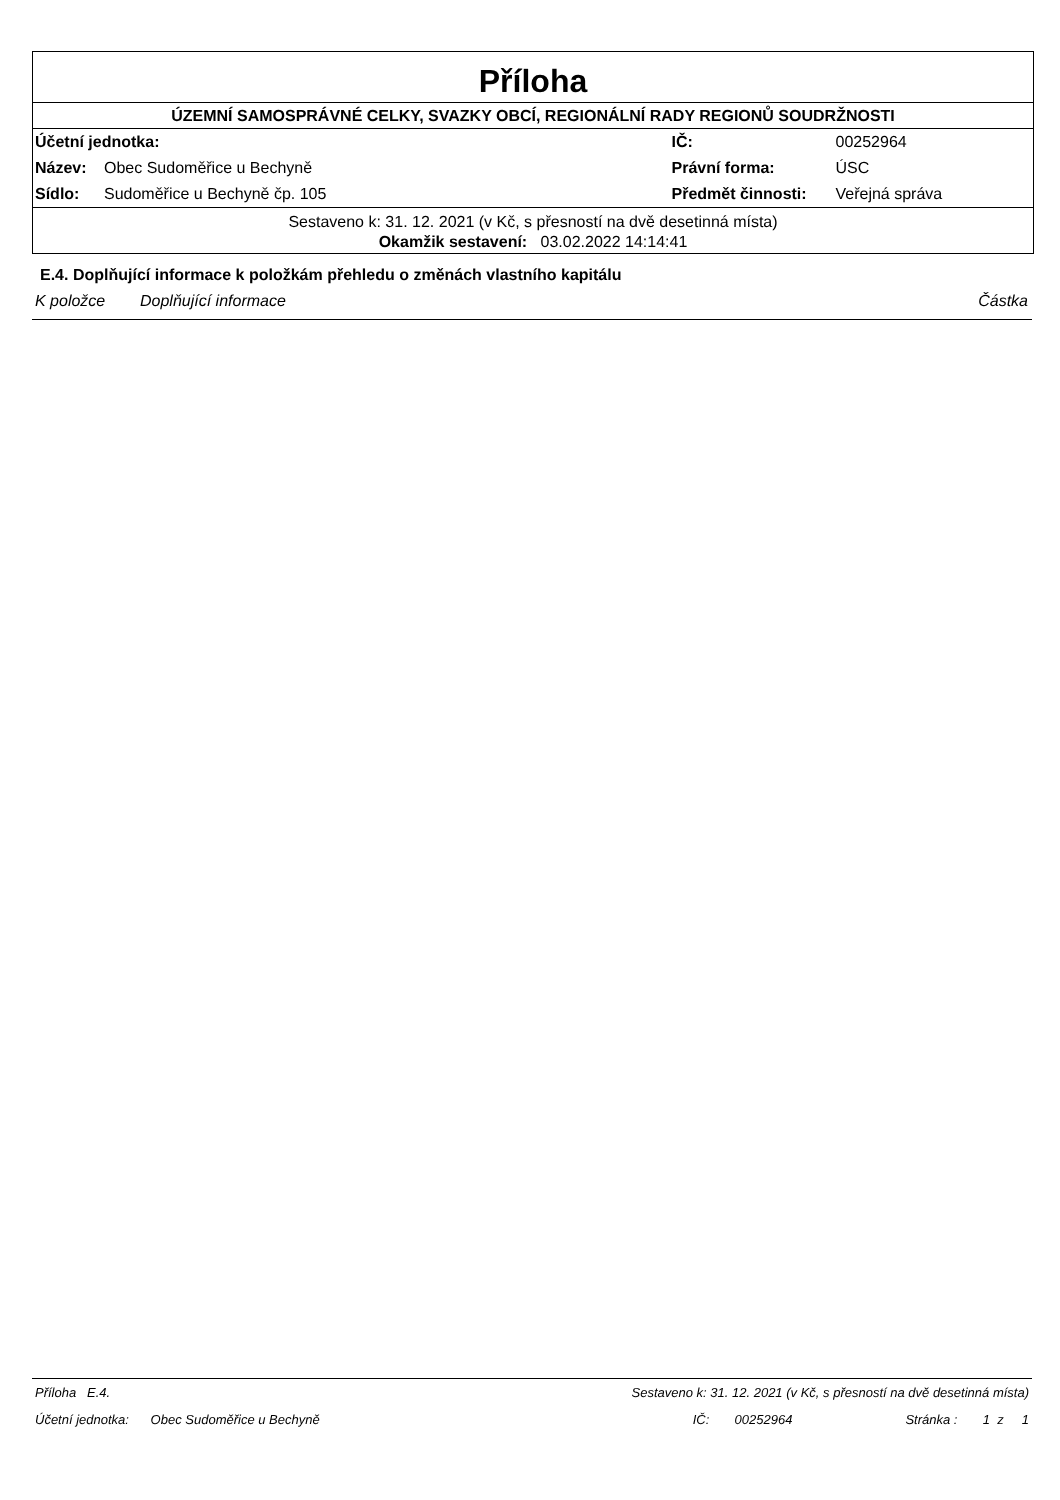Příloha
ÚZEMNÍ SAMOSPRÁVNÉ CELKY, SVAZKY OBCÍ, REGIONÁLNÍ RADY REGIONŮ SOUDRŽNOSTI
| Účetní jednotka: | | IČ: | 00252964 |
| Název: | Obec Sudoměřice u Bechyně | Právní forma: | ÚSC |
| Sídlo: | Sudoměřice u Bechyně čp. 105 | Předmět činnosti: | Veřejná správa |
Sestaveno k: 31. 12. 2021 (v Kč, s přesností na dvě desetinná místa)
Okamžik sestavení: 03.02.2022 14:14:41
E.4. Doplňující informace k položkám přehledu o změnách vlastního kapitálu
K položce Doplňující informace Částka
Příloha E.4. Sestaveno k: 31. 12. 2021 (v Kč, s přesností na dvě desetinná místa)
Účetní jednotka: Obec Sudoměřice u Bechyně IČ: 00252964 Stránka : 1 z 1